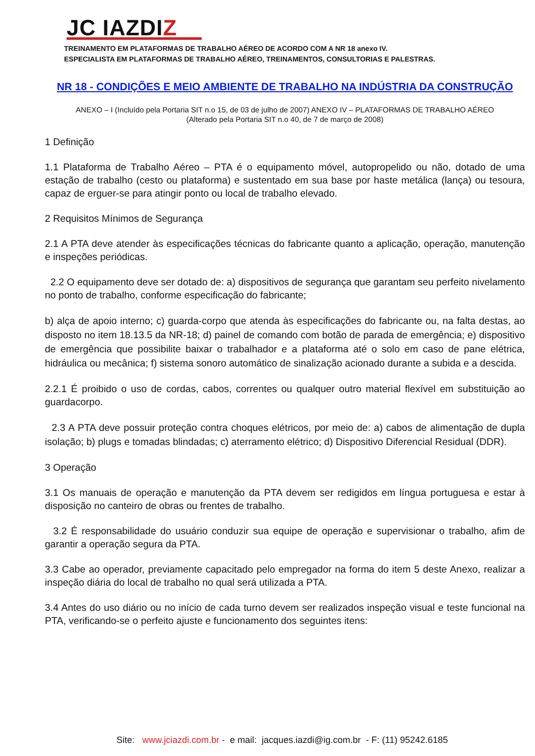JC IAZDIZ
TREINAMENTO EM PLATAFORMAS DE TRABALHO AÉREO DE ACORDO COM A NR 18 anexo IV.
ESPECIALISTA EM PLATAFORMAS DE TRABALHO AÉREO, TREINAMENTOS, CONSULTORIAS E PALESTRAS.
NR 18 - CONDIÇÕES E MEIO AMBIENTE DE TRABALHO NA INDÚSTRIA DA CONSTRUÇÃO
ANEXO – I (Incluído pela Portaria SIT n.o 15, de 03 de julho de 2007) ANEXO IV – PLATAFORMAS DE TRABALHO AÉREO
(Alterado pela Portaria SIT n.o 40, de 7 de março de 2008)
1 Definição
1.1 Plataforma de Trabalho Aéreo – PTA é o equipamento móvel, autopropelido ou não, dotado de uma estação de trabalho (cesto ou plataforma) e sustentado em sua base por haste metálica (lança) ou tesoura, capaz de erguer-se para atingir ponto ou local de trabalho elevado.
2 Requisitos Mínimos de Segurança
2.1 A PTA deve atender às especificações técnicas do fabricante quanto a aplicação, operação, manutenção e inspeções periódicas.
2.2 O equipamento deve ser dotado de: a) dispositivos de segurança que garantam seu perfeito nivelamento no ponto de trabalho, conforme especificação do fabricante;
b) alça de apoio interno; c) guarda-corpo que atenda às especificações do fabricante ou, na falta destas, ao disposto no item 18.13.5 da NR-18; d) painel de comando com botão de parada de emergência; e) dispositivo de emergência que possibilite baixar o trabalhador e a plataforma até o solo em caso de pane elétrica, hidráulica ou mecânica; f) sistema sonoro automático de sinalização acionado durante a subida e a descida.
2.2.1 É proibido o uso de cordas, cabos, correntes ou qualquer outro material flexível em substituição ao guardacorpo.
2.3 A PTA deve possuir proteção contra choques elétricos, por meio de: a) cabos de alimentação de dupla isolação; b) plugs e tomadas blindadas; c) aterramento elétrico; d) Dispositivo Diferencial Residual (DDR).
3 Operação
3.1 Os manuais de operação e manutenção da PTA devem ser redigidos em língua portuguesa e estar à disposição no canteiro de obras ou frentes de trabalho.
3.2 É responsabilidade do usuário conduzir sua equipe de operação e supervisionar o trabalho, afim de garantir a operação segura da PTA.
3.3 Cabe ao operador, previamente capacitado pelo empregador na forma do item 5 deste Anexo, realizar a inspeção diária do local de trabalho no qual será utilizada a PTA.
3.4 Antes do uso diário ou no início de cada turno devem ser realizados inspeção visual e teste funcional na PTA, verificando-se o perfeito ajuste e funcionamento dos seguintes itens:
Site: www.jciazdi.com.br - e mail: jacques.iazdi@ig.com.br - F: (11) 95242.6185